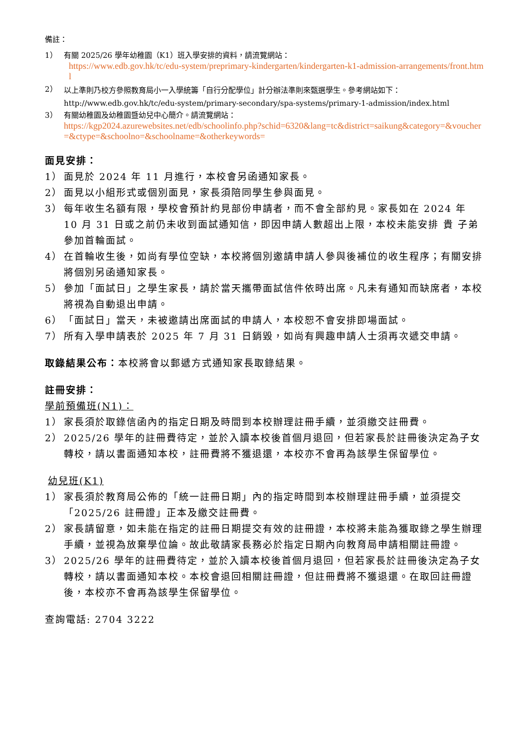備註：
1） 有關 2025/26 學年幼稚園（K1）班入學安排的資料，請流覽網站：
https://www.edb.gov.hk/tc/edu-system/preprimary-kindergarten/kindergarten-k1-admission-arrangements/front.html
2）
以上準則乃校方參照教育局小一入學統籌「自行分配學位」計分辦法準則來甄選學生。參考網站如下：http://www.edb.gov.hk/tc/edu-system/primary-secondary/spa-systems/primary-1-admission/index.html
3） 有關幼稚園及幼稚園暨幼兒中心簡介。請流覽網站：
https://kgp2024.azurewebsites.net/edb/schoolinfo.php?schid=6320&lang=tc&district=saikung&category=&voucher=&ctype=&schoolno=&schoolname=&otherkeywords=
面見安排：
1） 面見於 2024 年 11 月進行，本校會另函通知家長。
2） 面見以小組形式或個別面見，家長須陪同學生參與面見。
3） 每年收生名額有限，學校會預計約見部份申請者，而不會全部約見。家長如在 2024 年 10 月 31 日或之前仍未收到面試通知信，即因申請人數超出上限，本校未能安排 貴 子弟參加首輪面試。
4） 在首輪收生後，如尚有學位空缺，本校將個別邀請申請人參與後補位的收生程序；有關安排將個別另函通知家長。
5） 參加「面試日」之學生家長，請於當天攜帶面試信件依時出席。凡未有通知而缺席者，本校將視為自動退出申請。
6） 「面試日」當天，未被邀請出席面試的申請人，本校恕不會安排即場面試。
7） 所有入學申請表於 2025 年 7 月 31 日銷毀，如尚有興趣申請人士須再次遞交申請。
取錄結果公布：本校將會以郵遞方式通知家長取錄結果。
註冊安排：
學前預備班(N1)：
1） 家長須於取錄信函內的指定日期及時間到本校辦理註冊手續，並須繳交註冊費。
2） 2025/26 學年的註冊費待定，並於入讀本校後首個月退回，但若家長於註冊後決定為子女轉校，請以書面通知本校，註冊費將不獲退還，本校亦不會再為該學生保留學位。
幼兒班(K1)
1） 家長須於教育局公佈的「統一註冊日期」內的指定時間到本校辦理註冊手續，並須提交「2025/26 註冊證」正本及繳交註冊費。
2） 家長請留意，如未能在指定的註冊日期提交有效的註冊證，本校將未能為獲取錄之學生辦理手續，並視為放棄學位論。故此敬請家長務必於指定日期內向教育局申請相關註冊證。
3） 2025/26 學年的註冊費待定，並於入讀本校後首個月退回，但若家長於註冊後決定為子女轉校，請以書面通知本校。本校會退回相關註冊證，但註冊費將不獲退還。在取回註冊證後，本校亦不會再為該學生保留學位。
查詢電話: 2704 3222